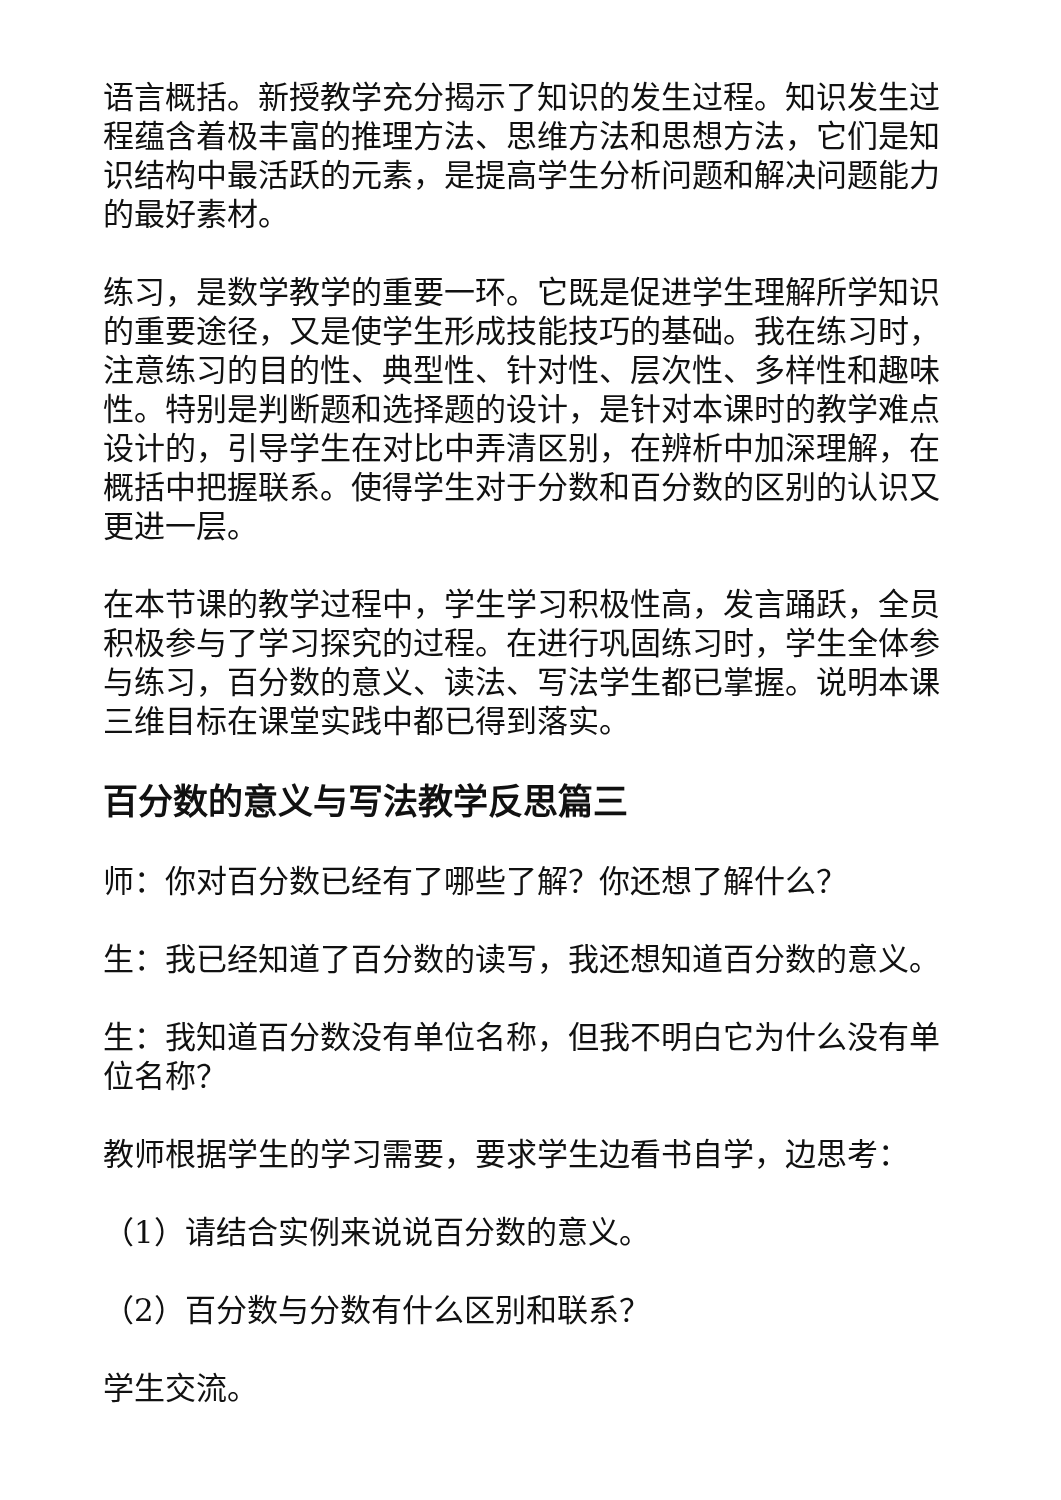语言概括。新授教学充分揭示了知识的发生过程。知识发生过程蕴含着极丰富的推理方法、思维方法和思想方法，它们是知识结构中最活跃的元素，是提高学生分析问题和解决问题能力的最好素材。
练习，是数学教学的重要一环。它既是促进学生理解所学知识的重要途径，又是使学生形成技能技巧的基础。我在练习时，注意练习的目的性、典型性、针对性、层次性、多样性和趣味性。特别是判断题和选择题的设计，是针对本课时的教学难点设计的，引导学生在对比中弄清区别，在辨析中加深理解，在概括中把握联系。使得学生对于分数和百分数的区别的认识又更进一层。
在本节课的教学过程中，学生学习积极性高，发言踊跃，全员积极参与了学习探究的过程。在进行巩固练习时，学生全体参与练习，百分数的意义、读法、写法学生都已掌握。说明本课三维目标在课堂实践中都已得到落实。
百分数的意义与写法教学反思篇三
师：你对百分数已经有了哪些了解？你还想了解什么？
生：我已经知道了百分数的读写，我还想知道百分数的意义。
生：我知道百分数没有单位名称，但我不明白它为什么没有单位名称？
教师根据学生的学习需要，要求学生边看书自学，边思考：
（1）请结合实例来说说百分数的意义。
（2）百分数与分数有什么区别和联系？
学生交流。